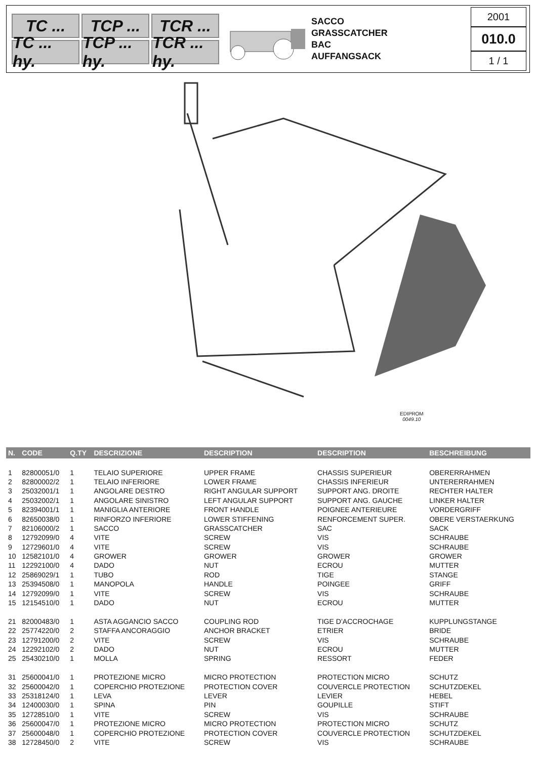TC ...
TCP ...
TCR ...
TC ... hy.
TCP ... hy.
TCR ... hy.
SACCO
GRASSCATCHER
BAC
AUFFANGSACK
2001
010.0
1 / 1
EDIPROM
0049.10
| N. | CODE | Q.TY | DESCRIZIONE | DESCRIPTION | DESCRIPTION | BESCHREIBUNG |
| --- | --- | --- | --- | --- | --- | --- |
| 1 | 82800051/0 | 1 | TELAIO SUPERIORE | UPPER FRAME | CHASSIS SUPERIEUR | OBERERRAHMEN |
| 2 | 82800002/2 | 1 | TELAIO INFERIORE | LOWER FRAME | CHASSIS INFERIEUR | UNTERERRAHMEN |
| 3 | 25032001/1 | 1 | ANGOLARE DESTRO | RIGHT ANGULAR SUPPORT | SUPPORT ANG. DROITE | RECHTER HALTER |
| 4 | 25032002/1 | 1 | ANGOLARE SINISTRO | LEFT ANGULAR SUPPORT | SUPPORT ANG. GAUCHE | LINKER HALTER |
| 5 | 82394001/1 | 1 | MANIGLIA ANTERIORE | FRONT HANDLE | POIGNEE ANTERIEURE | VORDERGRIFF |
| 6 | 82650038/0 | 1 | RINFORZO INFERIORE | LOWER STIFFENING | RENFORCEMENT SUPER. | OBERE VERSTAERKUNG |
| 7 | 82106000/2 | 1 | SACCO | GRASSCATCHER | SAC | SACK |
| 8 | 12792099/0 | 4 | VITE | SCREW | VIS | SCHRAUBE |
| 9 | 12729601/0 | 4 | VITE | SCREW | VIS | SCHRAUBE |
| 10 | 12582101/0 | 4 | GROWER | GROWER | GROWER | GROWER |
| 11 | 12292100/0 | 4 | DADO | NUT | ECROU | MUTTER |
| 12 | 25869029/1 | 1 | TUBO | ROD | TIGE | STANGE |
| 13 | 25394508/0 | 1 | MANOPOLA | HANDLE | POINGEE | GRIFF |
| 14 | 12792099/0 | 1 | VITE | SCREW | VIS | SCHRAUBE |
| 15 | 12154510/0 | 1 | DADO | NUT | ECROU | MUTTER |
| 21 | 82000483/0 | 1 | ASTA AGGANCIO SACCO | COUPLING ROD | TIGE D’ACCROCHAGE | KUPPLUNGSTANGE |
| 22 | 25774220/0 | 2 | STAFFA ANCORAGGIO | ANCHOR BRACKET | ETRIER | BRIDE |
| 23 | 12791200/0 | 2 | VITE | SCREW | VIS | SCHRAUBE |
| 24 | 12292102/0 | 2 | DADO | NUT | ECROU | MUTTER |
| 25 | 25430210/0 | 1 | MOLLA | SPRING | RESSORT | FEDER |
| 31 | 25600041/0 | 1 | PROTEZIONE MICRO | MICRO PROTECTION | PROTECTION MICRO | SCHUTZ |
| 32 | 25600042/0 | 1 | COPERCHIO PROTEZIONE | PROTECTION COVER | COUVERCLE PROTECTION | SCHUTZDEKEL |
| 33 | 25318124/0 | 1 | LEVA | LEVER | LEVIER | HEBEL |
| 34 | 12400030/0 | 1 | SPINA | PIN | GOUPILLE | STIFT |
| 35 | 12728510/0 | 1 | VITE | SCREW | VIS | SCHRAUBE |
| 36 | 25600047/0 | 1 | PROTEZIONE MICRO | MICRO PROTECTION | PROTECTION MICRO | SCHUTZ |
| 37 | 25600048/0 | 1 | COPERCHIO PROTEZIONE | PROTECTION COVER | COUVERCLE PROTECTION | SCHUTZDEKEL |
| 38 | 12728450/0 | 2 | VITE | SCREW | VIS | SCHRAUBE |